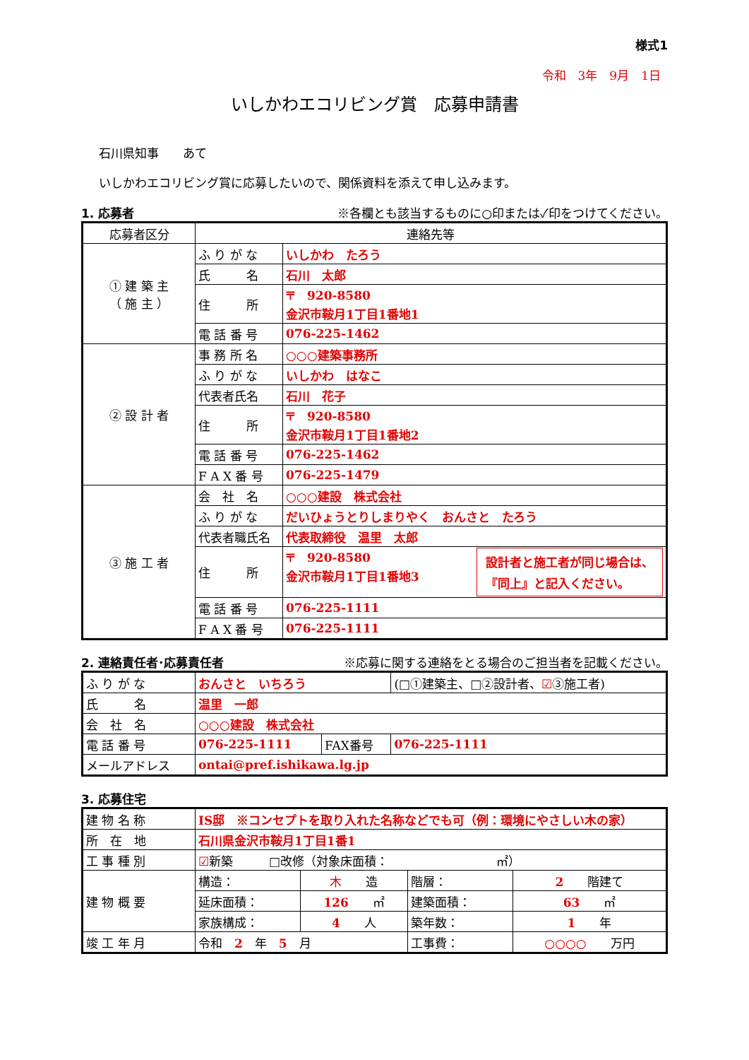様式1
令和　3年　9月　1日
いしかわエコリビング賞　応募申請書
石川県知事　　あて
いしかわエコリビング賞に応募したいので、関係資料を添えて申し込みます。
1. 応募者 ※各欄とも該当するものに○印または✓印をつけてください。
| 応募者区分 | 連絡先等 | |
| ① 建 築 主 （ 施 主 ） | ふ り が な | いしかわ たろう |
| | 氏 名 | 石川 太郎 |
| | 住 所 | 〒 920-8580 金沢市鞍月1丁目1番地1 |
| | 電 話 番 号 | 076-225-1462 |
| ② 設 計 者 | 事 務 所 名 | ○○○建築事務所 |
| | ふ り が な | いしかわ はなこ |
| | 代表者氏名 | 石川 花子 |
| | 住 所 | 〒 920-8580 金沢市鞍月1丁目1番地2 |
| | 電 話 番 号 | 076-225-1462 |
| | F A X 番 号 | 076-225-1479 |
| ③ 施 工 者 | 会 社 名 | ○○○建設 株式会社 |
| | ふ り が な | だいひょうとりしまりやく おんさと たろう |
| | 代表者職氏名 | 代表取締役 温里 太郎 |
| | 住 所 | 〒 920-8580 金沢市鞍月1丁目1番地3 設計者と施工者が同じ場合は、 『同上』と記入ください。 |
| | 電 話 番 号 | 076-225-1111 |
| | F A X 番 号 | 076-225-1111 |
2. 連絡責任者･応募責任者 ※応募に関する連絡をとる場合のご担当者を記載ください。
| ふ り が な | おんさと いちろう | | (□①建築主、□②設計者、 ☑ ③施工者) |
| 氏 名 | 温里 一郎 | | |
| 会 社 名 | ○○○建設 株式会社 | | |
| 電 話 番 号 | 076-225-1111 | FAX番号 | 076-225-1111 |
| メールアドレス | ontai@pref.ishikawa.lg.jp | | |
3. 応募住宅
| 建 物 名 称 | IS邸 ※コンセプトを取り入れた名称などでも可（例：環境にやさしい木の家） | | | |
| 所 在 地 | 石川県金沢市鞍月1丁目1番1 | | | |
| 工 事 種 別 | ☑ 新築 □改修（対象床面積： ㎡） | | | |
| 建 物 概 要 | 構造： | 木 造 | 階層： | 2 階建て |
| | 延床面積： | 126 ㎡ | 建築面積： | 63 ㎡ |
| | 家族構成： | 4 人 | 築年数： | 1 年 |
| 竣 工 年 月 | 令和 2 年 5 月 | | 工事費： | ○○○○ 万円 |